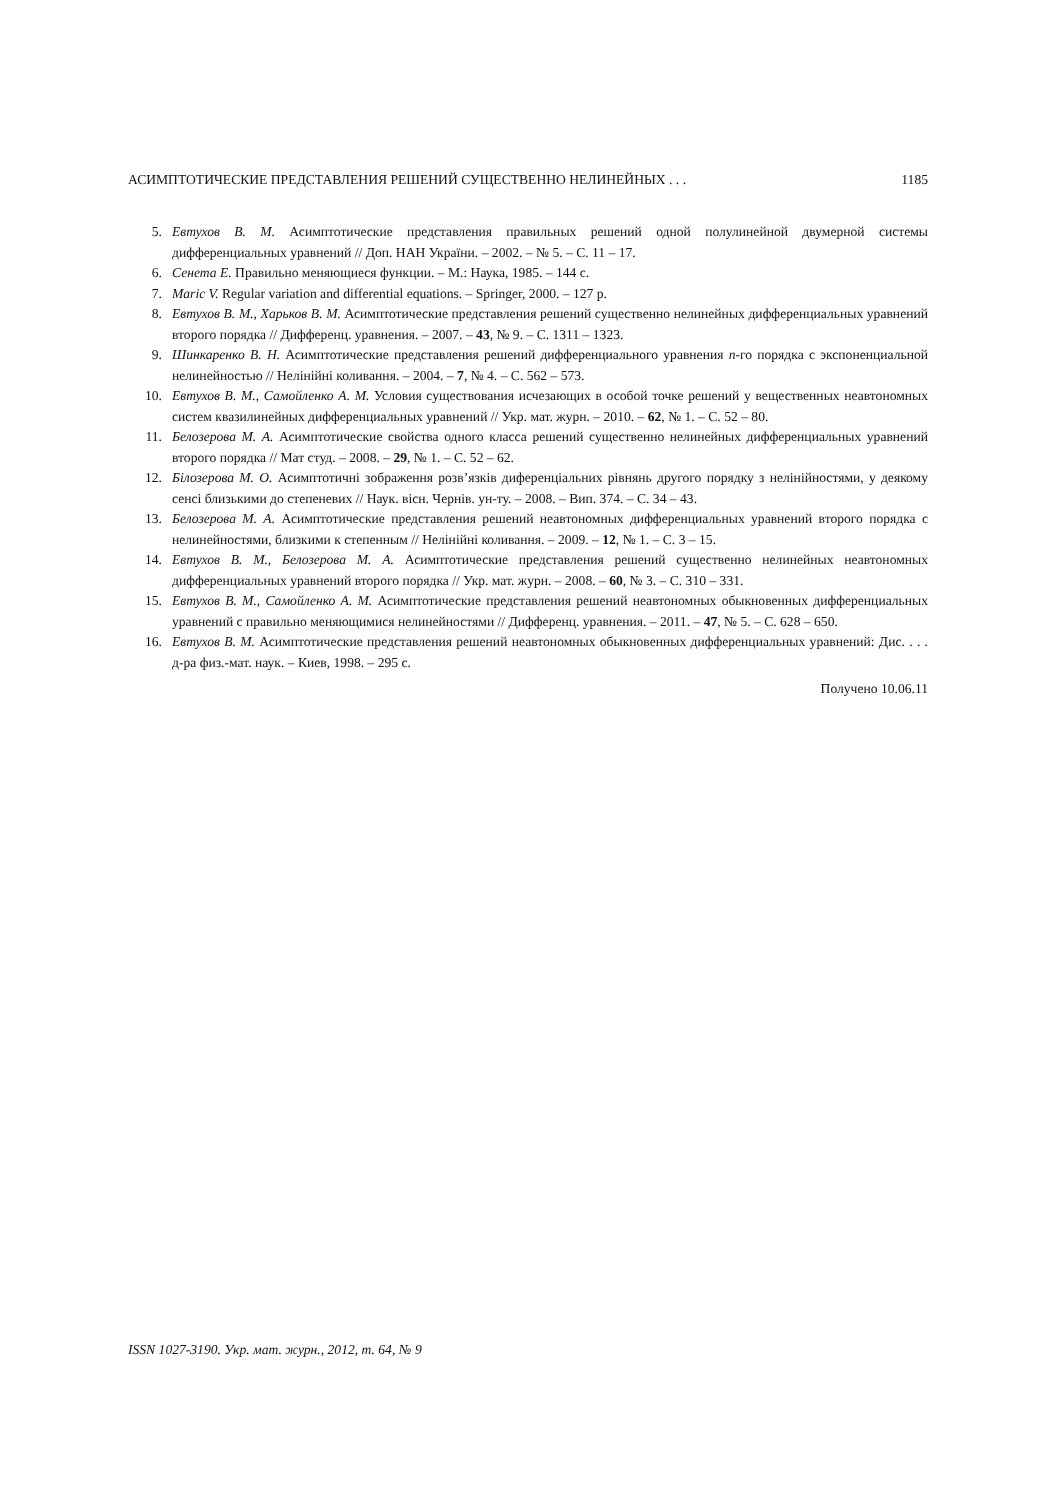АСИМПТОТИЧЕСКИЕ ПРЕДСТАВЛЕНИЯ РЕШЕНИЙ СУЩЕСТВЕННО НЕЛИНЕЙНЫХ . . . 1185
5. Евтухов В. М. Асимптотические представления правильных решений одной полулинейной двумерной системы дифференциальных уравнений // Доп. НАН України. – 2002. – № 5. – С. 11 – 17.
6. Сенета Е. Правильно меняющиеся функции. – М.: Наука, 1985. – 144 с.
7. Maric V. Regular variation and differential equations. – Springer, 2000. – 127 p.
8. Евтухов В. М., Харьков В. М. Асимптотические представления решений существенно нелинейных дифференциальных уравнений второго порядка // Дифференц. уравнения. – 2007. – 43, № 9. – С. 1311 – 1323.
9. Шинкаренко В. Н. Асимптотические представления решений дифференциального уравнения n-го порядка с экспоненциальной нелинейностью // Нелінійні коливання. – 2004. – 7, № 4. – С. 562 – 573.
10. Евтухов В. М., Самойленко А. М. Условия существования исчезающих в особой точке решений у вещественных неавтономных систем квазилинейных дифференциальных уравнений // Укр. мат. журн. – 2010. – 62, № 1. – С. 52 – 80.
11. Белозерова М. А. Асимптотические свойства одного класса решений существенно нелинейных дифференциальных уравнений второго порядка // Мат студ. – 2008. – 29, № 1. – С. 52 – 62.
12. Білозерова М. О. Асимптотичні зображення розв’язків диференціальних рівнянь другого порядку з нелінійностями, у деякому сенсі близькими до степеневих // Наук. вісн. Чернів. ун-ту. – 2008. – Вип. 374. – С. 34 – 43.
13. Белозерова М. А. Асимптотические представления решений неавтономных дифференциальных уравнений второго порядка с нелинейностями, близкими к степенным // Нелінійні коливання. – 2009. – 12, № 1. – С. 3 – 15.
14. Евтухов В. М., Белозерова М. А. Асимптотические представления решений существенно нелинейных неавтономных дифференциальных уравнений второго порядка // Укр. мат. журн. – 2008. – 60, № 3. – С. 310 – 331.
15. Евтухов В. М., Самойленко А. М. Асимптотические представления решений неавтономных обыкновенных дифференциальных уравнений с правильно меняющимися нелинейностями // Дифференц. уравнения. – 2011. – 47, № 5. – С. 628 – 650.
16. Евтухов В. М. Асимптотические представления решений неавтономных обыкновенных дифференциальных уравнений: Дис. . . . д-ра физ.-мат. наук. – Киев, 1998. – 295 с.
Получено 10.06.11
ISSN 1027-3190. Укр. мат. журн., 2012, т. 64, № 9